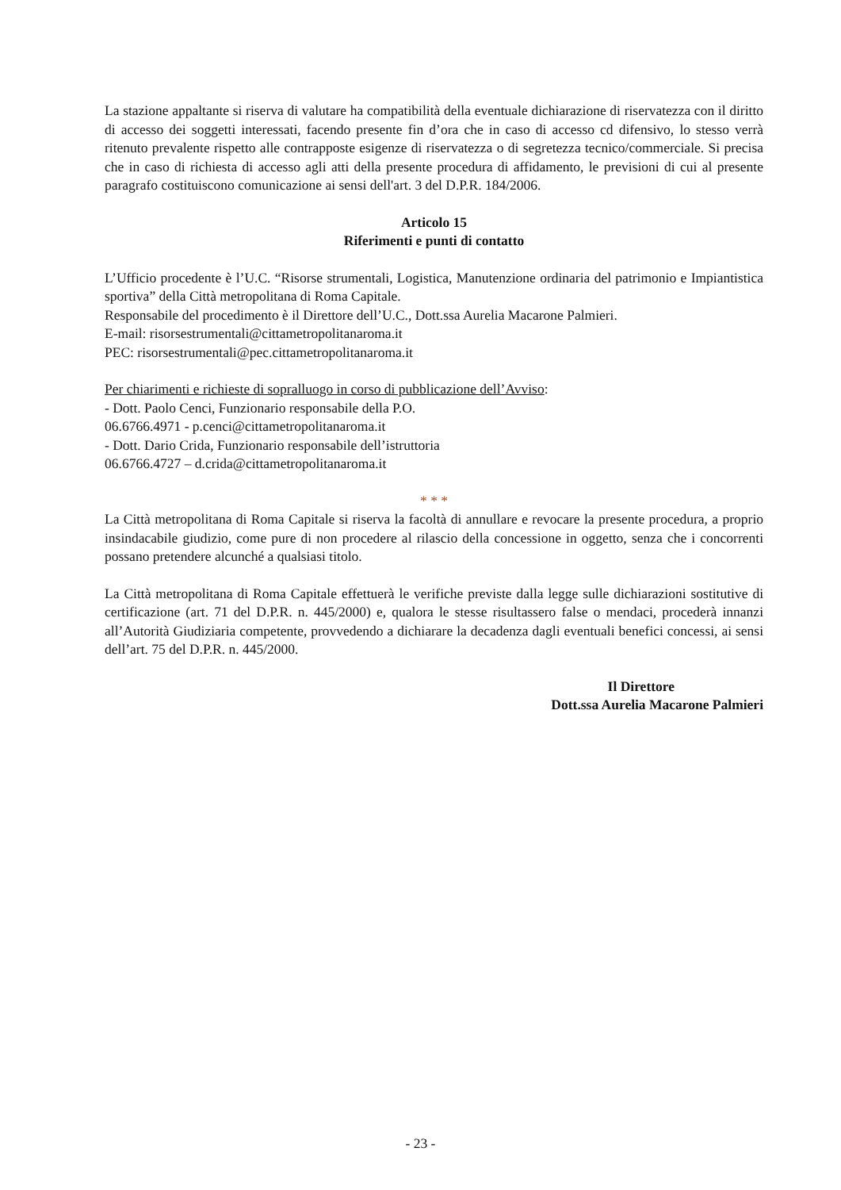La stazione appaltante si riserva di valutare ha compatibilità della eventuale dichiarazione di riservatezza con il diritto di accesso dei soggetti interessati, facendo presente fin d’ora che in caso di accesso cd difensivo, lo stesso verrà ritenuto prevalente rispetto alle contrapposte esigenze di riservatezza o di segretezza tecnico/commerciale. Si precisa che in caso di richiesta di accesso agli atti della presente procedura di affidamento, le previsioni di cui al presente paragrafo costituiscono comunicazione ai sensi dell'art. 3 del D.P.R. 184/2006.
Articolo 15
Riferimenti e punti di contatto
L’Ufficio procedente è l’U.C. “Risorse strumentali, Logistica, Manutenzione ordinaria del patrimonio e Impiantistica sportiva” della Città metropolitana di Roma Capitale.
Responsabile del procedimento è il Direttore dell’U.C., Dott.ssa Aurelia Macarone Palmieri.
E-mail: risorsestrumentali@cittametropolitanaroma.it
PEC: risorsestrumentali@pec.cittametropolitanaroma.it
Per chiarimenti e richieste di sopralluogo in corso di pubblicazione dell’Avviso:
- Dott. Paolo Cenci, Funzionario responsabile della P.O.
06.6766.4971 - p.cenci@cittametropolitanaroma.it
- Dott. Dario Crida, Funzionario responsabile dell’istruttoria
06.6766.4727 – d.crida@cittametropolitanaroma.it
* * *
La Città metropolitana di Roma Capitale si riserva la facoltà di annullare e revocare la presente procedura, a proprio insindacabile giudizio, come pure di non procedere al rilascio della concessione in oggetto, senza che i concorrenti possano pretendere alcunché a qualsiasi titolo.
La Città metropolitana di Roma Capitale effettuerà le verifiche previste dalla legge sulle dichiarazioni sostitutive di certificazione (art. 71 del D.P.R. n. 445/2000) e, qualora le stesse risultassero false o mendaci, procederà innanzi all’Autorità Giudiziaria competente, provvedendo a dichiarare la decadenza dagli eventuali benefici concessi, ai sensi dell’art. 75 del D.P.R. n. 445/2000.
Il Direttore
Dott.ssa Aurelia Macarone Palmieri
- 23 -